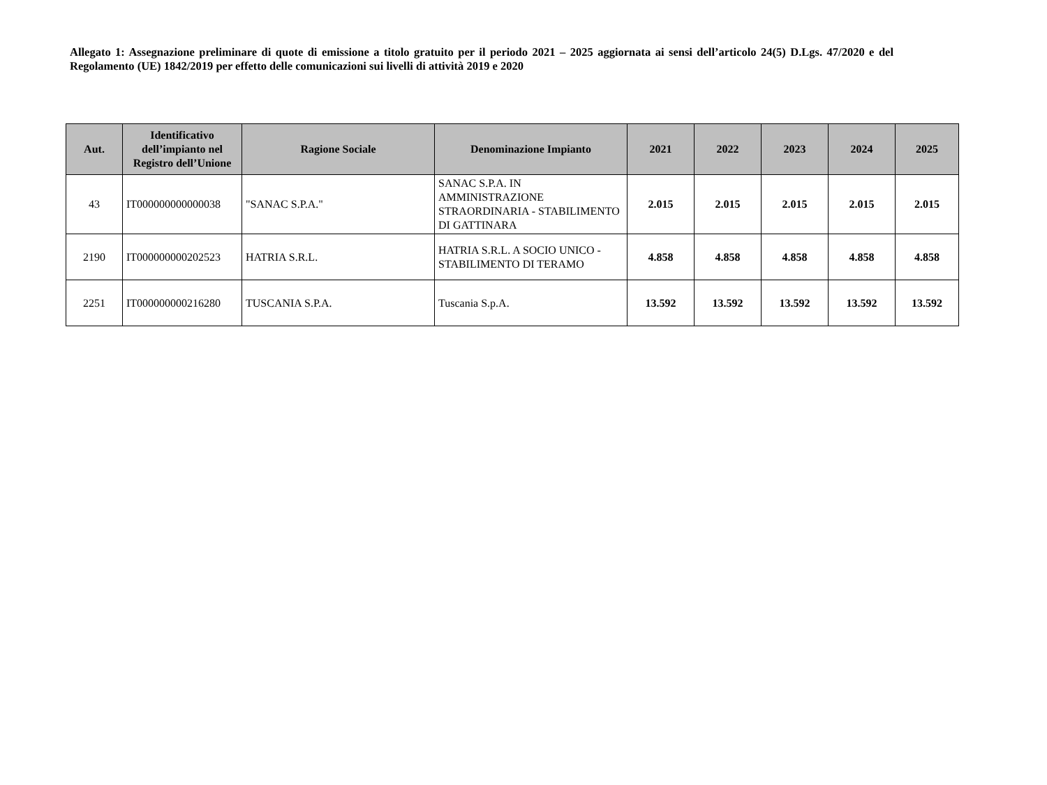Allegato 1: Assegnazione preliminare di quote di emissione a titolo gratuito per il periodo 2021 – 2025 aggiornata ai sensi dell’articolo 24(5) D.Lgs. 47/2020 e del Regolamento (UE) 1842/2019 per effetto delle comunicazioni sui livelli di attività 2019 e 2020
| Aut. | Identificativo dell’impianto nel Registro dell’Unione | Ragione Sociale | Denominazione Impianto | 2021 | 2022 | 2023 | 2024 | 2025 |
| --- | --- | --- | --- | --- | --- | --- | --- | --- |
| 43 | IT000000000000038 | "SANAC S.P.A." | SANAC S.P.A. IN AMMINISTRAZIONE STRAORDINARIA - STABILIMENTO DI GATTINARA | 2.015 | 2.015 | 2.015 | 2.015 | 2.015 |
| 2190 | IT000000000202523 | HATRIA S.R.L. | HATRIA S.R.L. A SOCIO UNICO - STABILIMENTO DI TERAMO | 4.858 | 4.858 | 4.858 | 4.858 | 4.858 |
| 2251 | IT000000000216280 | TUSCANIA S.P.A. | Tuscania S.p.A. | 13.592 | 13.592 | 13.592 | 13.592 | 13.592 |